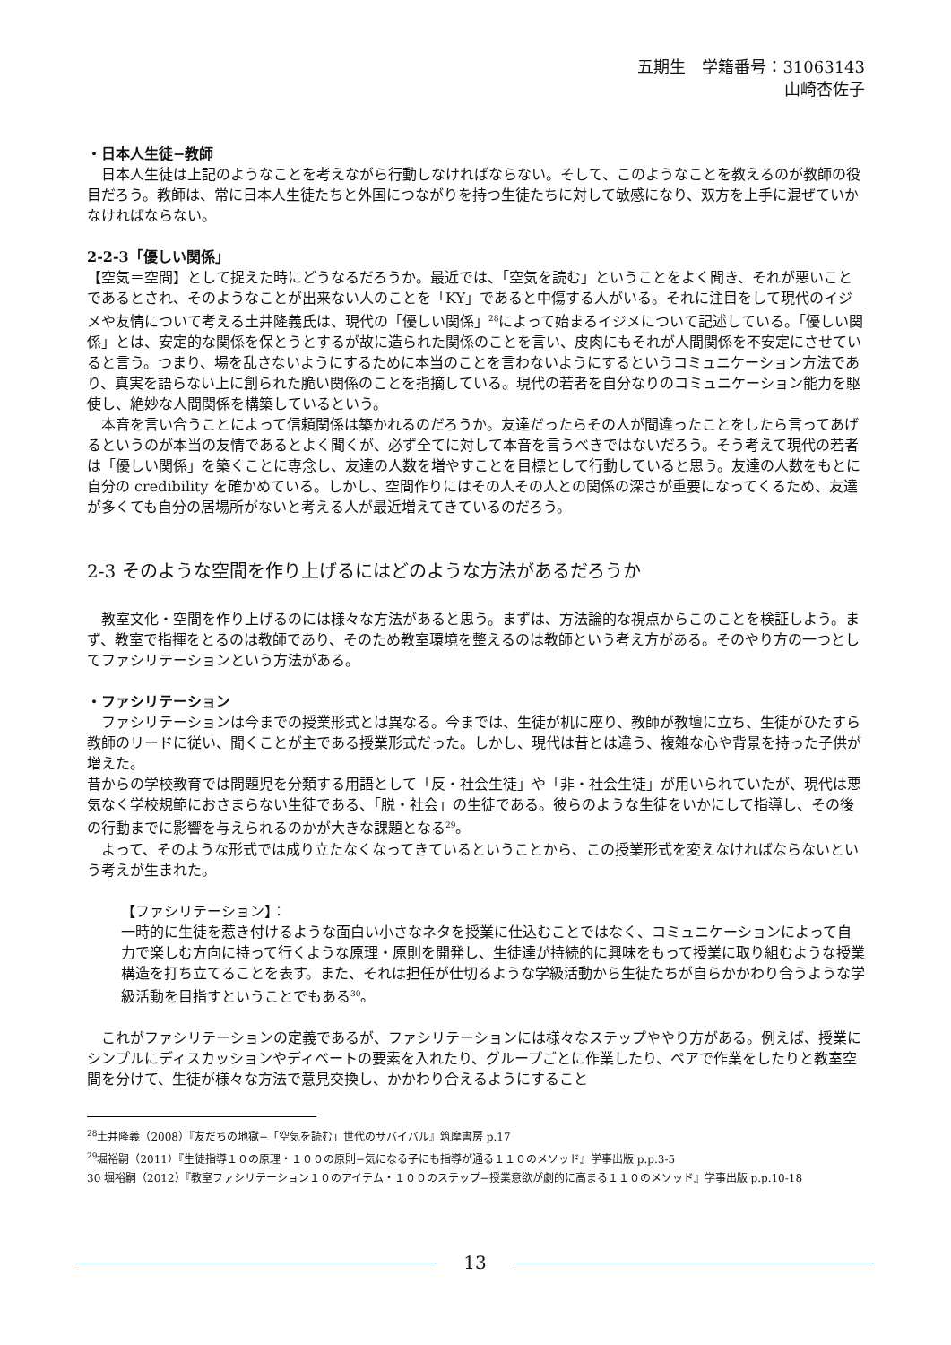五期生　学籍番号：31063143
山崎杏佐子
・日本人生徒−教師
　日本人生徒は上記のようなことを考えながら行動しなければならない。そして、このようなことを教えるのが教師の役目だろう。教師は、常に日本人生徒たちと外国につながりを持つ生徒たちに対して敏感になり、双方を上手に混ぜていかなければならない。
2-2-3「優しい関係」
【空気＝空間】として捉えた時にどうなるだろうか。最近では、「空気を読む」ということをよく聞き、それが悪いことであるとされ、そのようなことが出来ない人のことを「KY」であると中傷する人がいる。それに注目をして現代のイジメや友情について考える土井隆義氏は、現代の「優しい関係」<sup>28</sup>によって始まるイジメについて記述している。「優しい関係」とは、安定的な関係を保とうとするが故に造られた関係のことを言い、皮肉にもそれが人間関係を不安定にさせていると言う。つまり、場を乱さないようにするために本当のことを言わないようにするというコミュニケーション方法であり、真実を語らない上に創られた脆い関係のことを指摘している。現代の若者を自分なりのコミュニケーション能力を駆使し、絶妙な人間関係を構築しているという。
　本音を言い合うことによって信頼関係は築かれるのだろうか。友達だったらその人が間違ったことをしたら言ってあげるというのが本当の友情であるとよく聞くが、必ず全てに対して本音を言うべきではないだろう。そう考えて現代の若者は「優しい関係」を築くことに専念し、友達の人数を増やすことを目標として行動していると思う。友達の人数をもとに自分の credibility を確かめている。しかし、空間作りにはその人その人との関係の深さが重要になってくるため、友達が多くても自分の居場所がないと考える人が最近増えてきているのだろう。
2-3 そのような空間を作り上げるにはどのような方法があるだろうか
　教室文化・空間を作り上げるのには様々な方法があると思う。まずは、方法論的な視点からこのことを検証しよう。まず、教室で指揮をとるのは教師であり、そのため教室環境を整えるのは教師という考え方がある。そのやり方の一つとしてファシリテーションという方法がある。
・ファシリテーション
　ファシリテーションは今までの授業形式とは異なる。今までは、生徒が机に座り、教師が教壇に立ち、生徒がひたすら教師のリードに従い、聞くことが主である授業形式だった。しかし、現代は昔とは違う、複雑な心や背景を持った子供が増えた。
昔からの学校教育では問題児を分類する用語として「反・社会生徒」や「非・社会生徒」が用いられていたが、現代は悪気なく学校規範におさまらない生徒である、「脱・社会」の生徒である。彼らのような生徒をいかにして指導し、その後の行動までに影響を与えられるのかが大きな課題となる<sup>29</sup>。
　よって、そのような形式では成り立たなくなってきているということから、この授業形式を変えなければならないという考えが生まれた。
【ファシリテーション】：
一時的に生徒を惹き付けるような面白い小さなネタを授業に仕込むことではなく、コミュニケーションによって自力で楽しむ方向に持って行くような原理・原則を開発し、生徒達が持続的に興味をもって授業に取り組むような授業構造を打ち立てることを表す。また、それは担任が仕切るような学級活動から生徒たちが自らかかわり合うような学級活動を目指すということでもある<sup>30</sup>。
　これがファシリテーションの定義であるが、ファシリテーションには様々なステップややり方がある。例えば、授業にシンプルにディスカッションやディベートの要素を入れたり、グループごとに作業したり、ペアで作業をしたりと教室空間を分けて、生徒が様々な方法で意見交換し、かかわり合えるようにすること
<sup>28</sup> 土井隆義（2008）『友だちの地獄−「空気を読む」世代のサバイバル』筑摩書房 p.17
<sup>29</sup> 堀裕嗣（2011）『生徒指導１０の原理・１００の原則−気になる子にも指導が通る１１０のメソッド』学事出版 p.p.3-5
30 堀裕嗣（2012）『教室ファシリテーション１０のアイテム・１００のステップ−授業意欲が劇的に高まる１１０のメソッド』学事出版 p.p.10-18
13